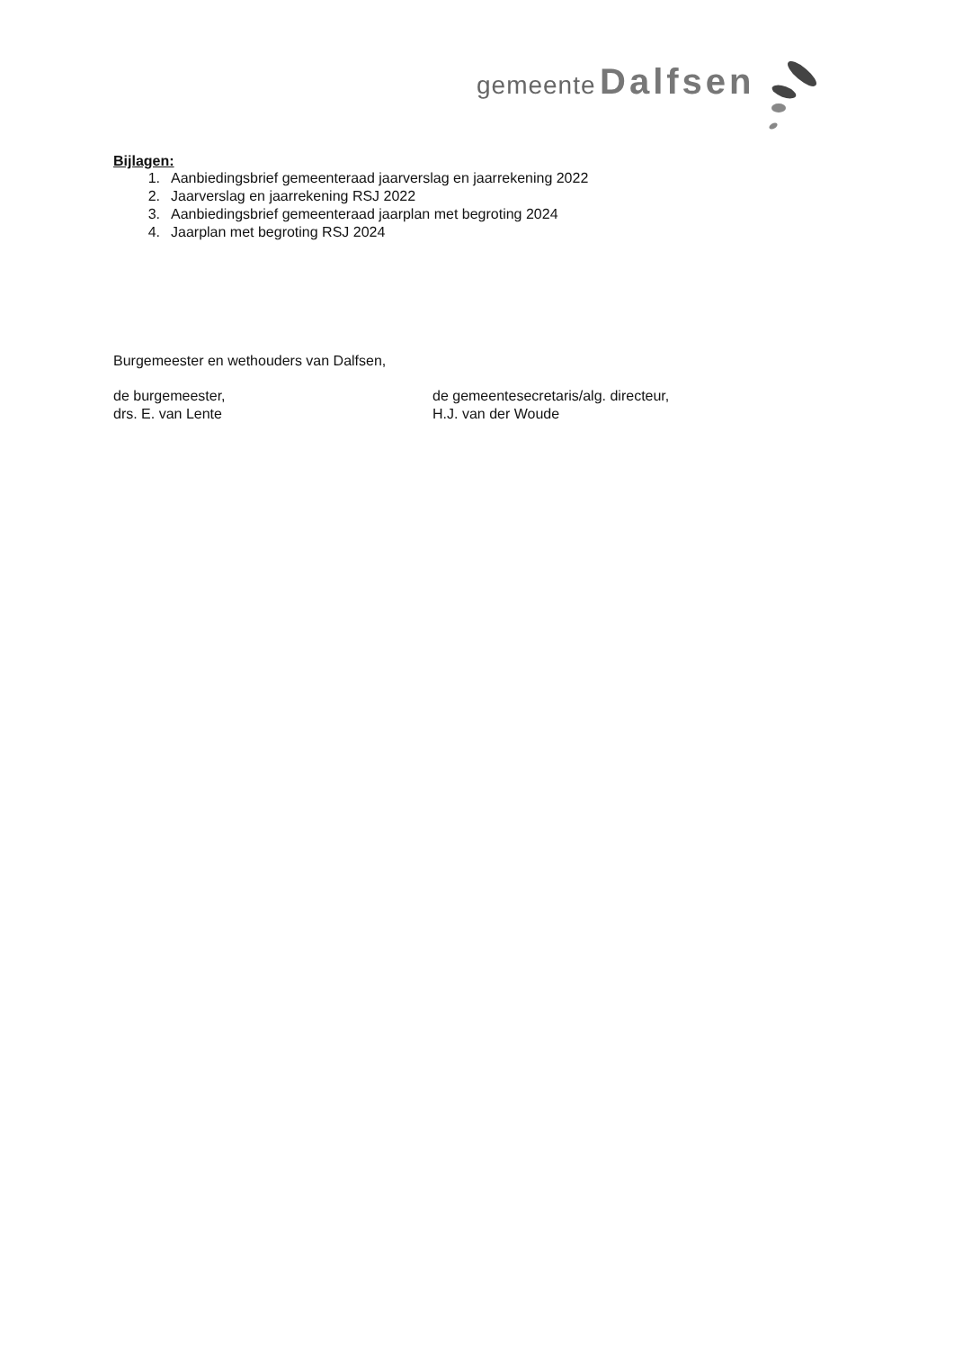gemeente Dalfsen
Bijlagen:
1. Aanbiedingsbrief gemeenteraad jaarverslag en jaarrekening 2022
2. Jaarverslag en jaarrekening RSJ 2022
3. Aanbiedingsbrief gemeenteraad jaarplan met begroting 2024
4. Jaarplan met begroting RSJ 2024
Burgemeester en wethouders van Dalfsen,
de burgemeester, de gemeentesecretaris/alg. directeur,
drs. E. van Lente H.J. van der Woude